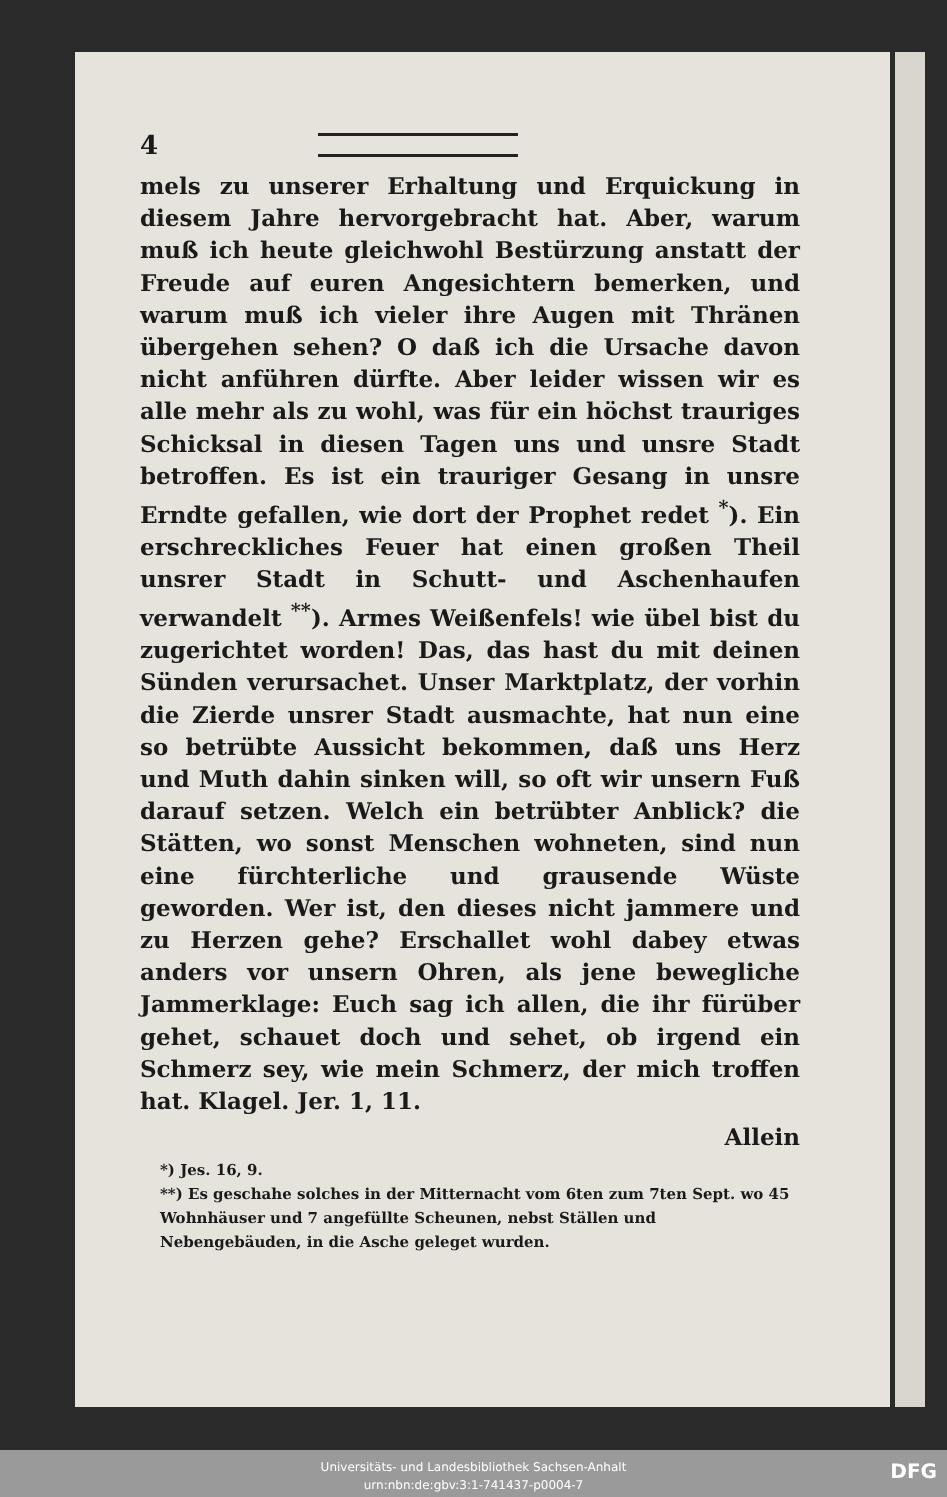4
mels zu unserer Erhaltung und Erquickung in diesem Jahre hervorgebracht hat. Aber, warum muß ich heute gleichwohl Bestürzung anstatt der Freude auf euren Angesichtern bemerken, und warum muß ich vieler ihre Augen mit Thränen übergehen sehen? O daß ich die Ursache davon nicht anführen dürfte. Aber leider wissen wir es alle mehr als zu wohl, was für ein höchst trauriges Schicksal in diesen Tagen uns und unsre Stadt betroffen. Es ist ein trauriger Gesang in unsre Erndte gefallen, wie dort der Prophet redet <sup>*</sup>). Ein erschreckliches Feuer hat einen großen Theil unsrer Stadt in Schutt- und Aschenhaufen verwandelt <sup>**</sup>). Armes Weißenfels! wie übel bist du zugerichtet worden! Das, das hast du mit deinen Sünden verursachet. Unser Marktplatz, der vorhin die Zierde unsrer Stadt ausmachte, hat nun eine so betrübte Aussicht bekommen, daß uns Herz und Muth dahin sinken will, so oft wir unsern Fuß darauf setzen. Welch ein betrübter Anblick? die Stätten, wo sonst Menschen wohneten, sind nun eine fürchterliche und grausende Wüste geworden. Wer ist, den dieses nicht jammere und zu Herzen gehe? Erschallet wohl dabey etwas anders vor unsern Ohren, als jene bewegliche Jammerklage: Euch sag ich allen, die ihr fürüber gehet, schauet doch und sehet, ob irgend ein Schmerz sey, wie mein Schmerz, der mich troffen hat. Klagel. Jer. 1, 11.
Allein
*) Jes. 16, 9.
**) Es geschahe solches in der Mitternacht vom 6ten zum 7ten Sept. wo 45 Wohnhäuser und 7 angefüllte Scheunen, nebst Ställen und Nebengebäuden, in die Asche geleget wurden.
Universitäts- und Landesbibliothek Sachsen-Anhalt
urn:nbn:de:gbv:3:1-741437-p0004-7
DFG